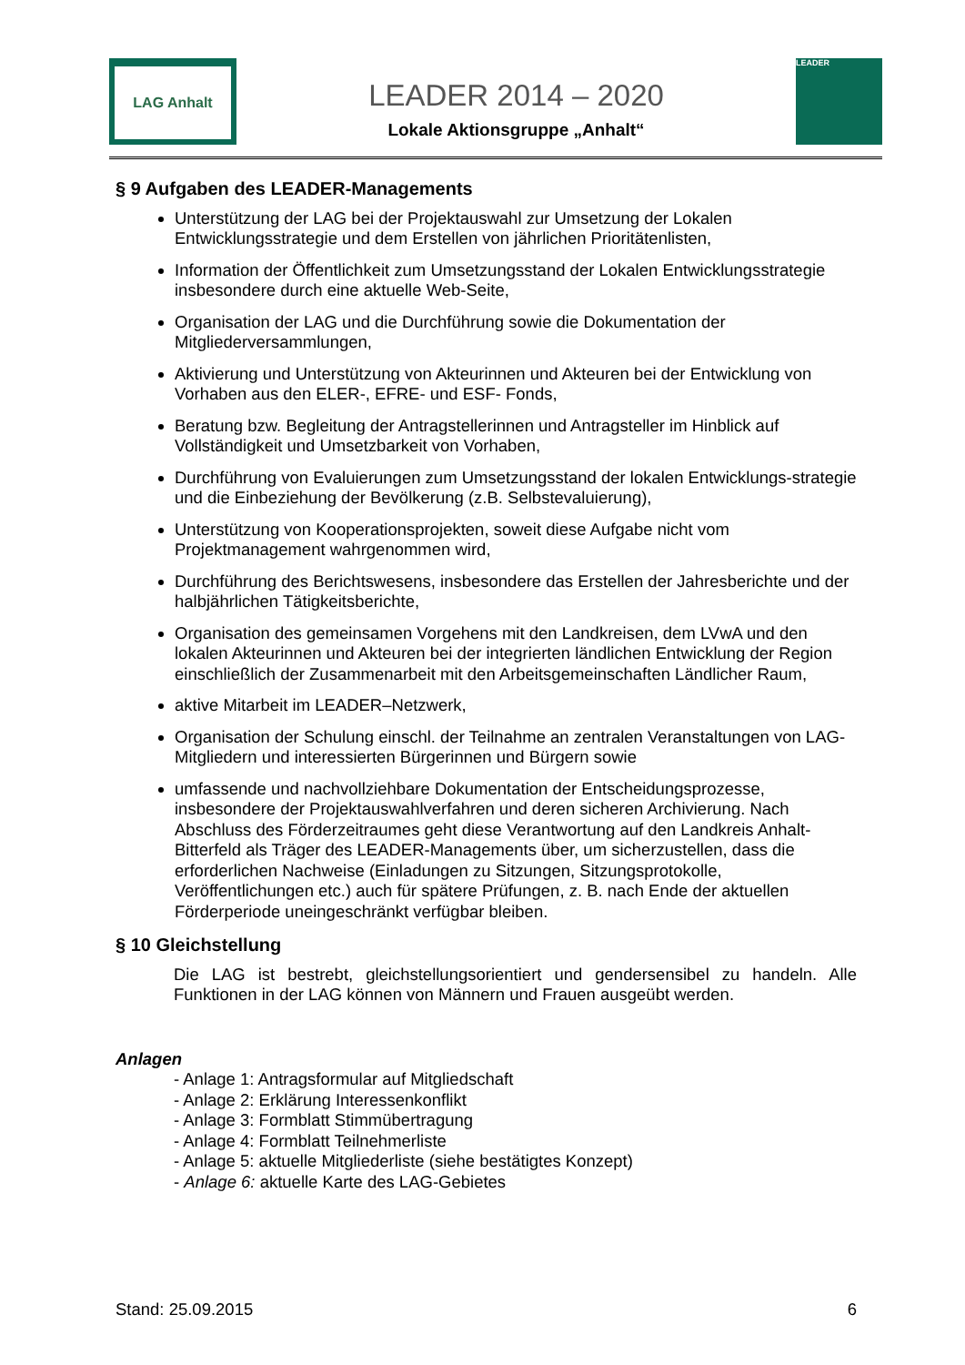LAG Anhalt
LEADER 2014 – 2020
Lokale Aktionsgruppe „Anhalt“
LEADER
§ 9 Aufgaben des LEADER-Managements
Unterstützung der LAG bei der Projektauswahl zur Umsetzung der Lokalen Entwicklungsstrategie und dem Erstellen von jährlichen Prioritätenlisten,
Information der Öffentlichkeit zum Umsetzungsstand der Lokalen Entwicklungsstrategie insbesondere durch eine aktuelle Web-Seite,
Organisation der LAG und die Durchführung sowie die Dokumentation der Mitgliederversammlungen,
Aktivierung und Unterstützung von Akteurinnen und Akteuren bei der Entwicklung von Vorhaben aus den ELER-, EFRE- und ESF- Fonds,
Beratung bzw. Begleitung der Antragstellerinnen und Antragsteller im Hinblick auf Vollständigkeit und Umsetzbarkeit von Vorhaben,
Durchführung von Evaluierungen zum Umsetzungsstand der lokalen Entwicklungs-strategie und die Einbeziehung der Bevölkerung (z.B. Selbstevaluierung),
Unterstützung von Kooperationsprojekten, soweit diese Aufgabe nicht vom Projektmanagement wahrgenommen wird,
Durchführung des Berichtswesens, insbesondere das Erstellen der Jahresberichte und der halbjährlichen Tätigkeitsberichte,
Organisation des gemeinsamen Vorgehens mit den Landkreisen, dem LVwA und den lokalen Akteurinnen und Akteuren bei der integrierten ländlichen Entwicklung der Region einschließlich der Zusammenarbeit mit den Arbeitsgemeinschaften Ländlicher Raum,
aktive Mitarbeit im LEADER–Netzwerk,
Organisation der Schulung einschl. der Teilnahme an zentralen Veranstaltungen von LAG- Mitgliedern und interessierten Bürgerinnen und Bürgern sowie
umfassende und nachvollziehbare Dokumentation der Entscheidungsprozesse, insbesondere der Projektauswahlverfahren und deren sicheren Archivierung. Nach Abschluss des Förderzeitraumes geht diese Verantwortung auf den Landkreis Anhalt-Bitterfeld als Träger des LEADER-Managements über, um sicherzustellen, dass die erforderlichen Nachweise (Einladungen zu Sitzungen, Sitzungsprotokolle, Veröffentlichungen etc.) auch für spätere Prüfungen, z. B. nach Ende der aktuellen Förderperiode uneingeschränkt verfügbar bleiben.
§ 10 Gleichstellung
Die LAG ist bestrebt, gleichstellungsorientiert und gendersensibel zu handeln. Alle Funktionen in der LAG können von Männern und Frauen ausgeübt werden.
Anlagen
- Anlage 1: Antragsformular auf Mitgliedschaft
- Anlage 2: Erklärung Interessenkonflikt
- Anlage 3: Formblatt Stimmübertragung
- Anlage 4: Formblatt Teilnehmerliste
- Anlage 5: aktuelle Mitgliederliste (siehe bestätigtes Konzept)
- Anlage 6: aktuelle Karte des LAG-Gebietes
Stand: 25.09.2015 6